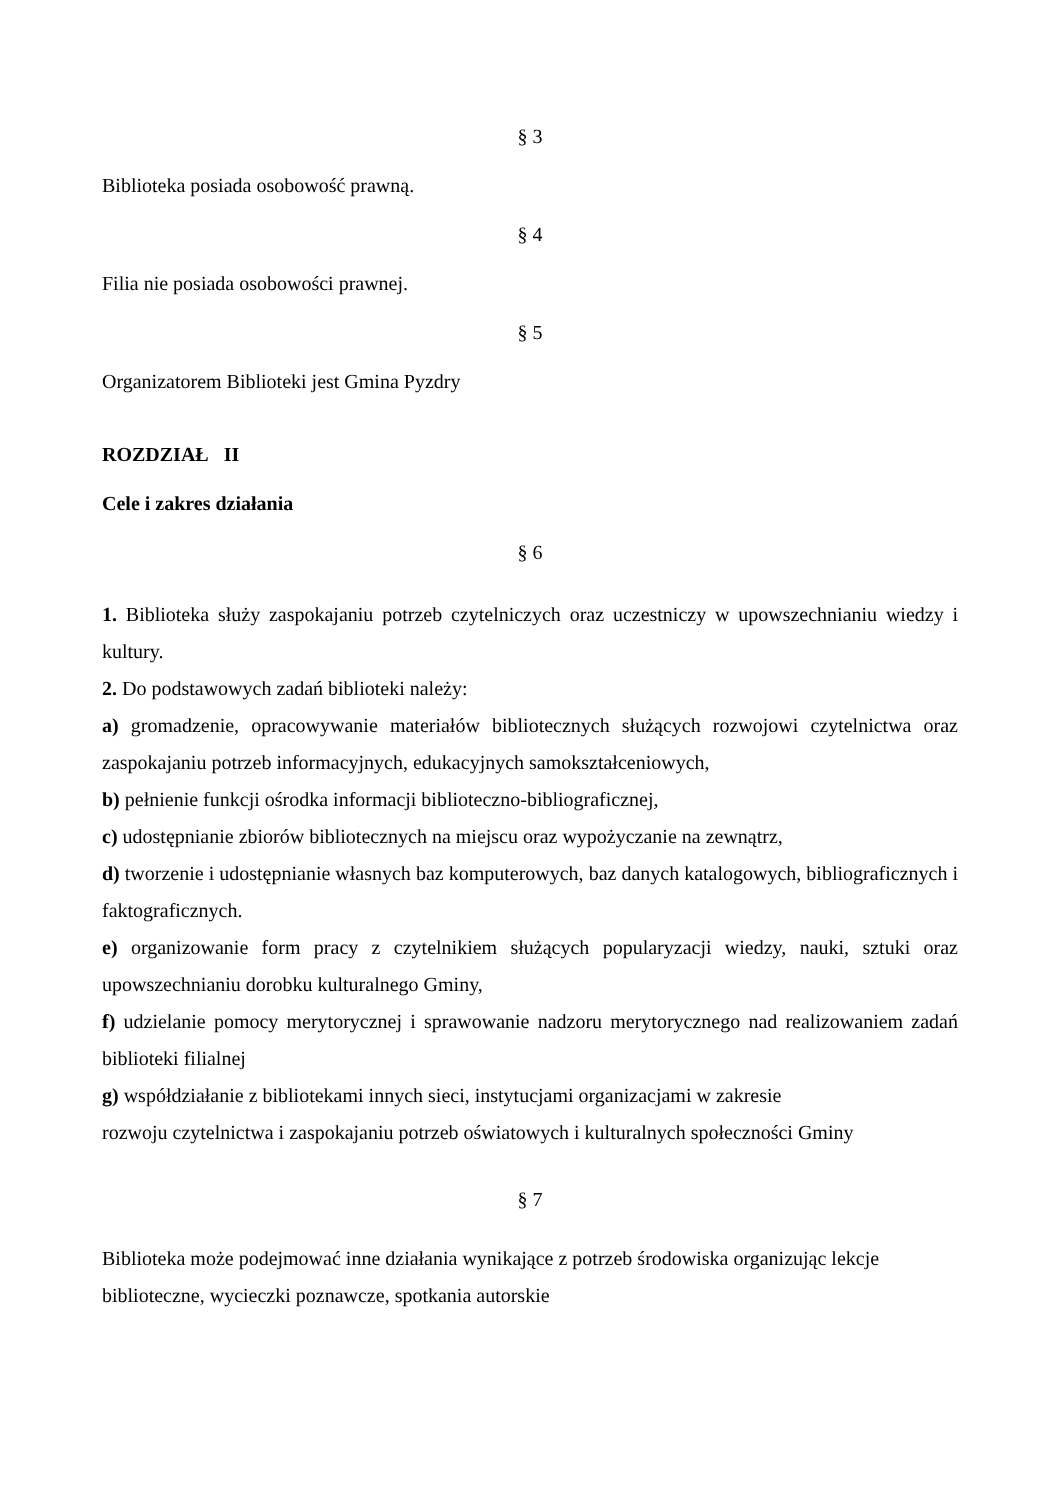§ 3
Biblioteka posiada osobowość prawną.
§ 4
Filia nie posiada osobowości prawnej.
§ 5
Organizatorem Biblioteki jest Gmina Pyzdry
ROZDZIAŁ II
Cele i zakres działania
§ 6
1. Biblioteka służy zaspokajaniu potrzeb czytelniczych oraz uczestniczy w upowszechnianiu wiedzy i kultury.
2. Do podstawowych zadań biblioteki należy:
a) gromadzenie, opracowywanie materiałów bibliotecznych służących rozwojowi czytelnictwa oraz zaspokajaniu potrzeb informacyjnych, edukacyjnych samokształceniowych,
b) pełnienie funkcji ośrodka informacji biblioteczno-bibliograficznej,
c) udostępnianie zbiorów bibliotecznych na miejscu oraz wypożyczanie na zewnątrz,
d) tworzenie i udostępnianie własnych baz komputerowych, baz danych katalogowych, bibliograficznych i faktograficznych.
e) organizowanie form pracy z czytelnikiem służących popularyzacji wiedzy, nauki, sztuki oraz upowszechnianiu dorobku kulturalnego Gminy,
f) udzielanie pomocy merytorycznej i sprawowanie nadzoru merytorycznego nad realizowaniem zadań biblioteki filialnej
g) współdziałanie z bibliotekami innych sieci, instytucjami organizacjami w zakresie
rozwoju czytelnictwa i zaspokajaniu potrzeb oświatowych i kulturalnych społeczności Gminy
§ 7
Biblioteka może podejmować inne działania wynikające z potrzeb środowiska organizując lekcje biblioteczne, wycieczki poznawcze, spotkania autorskie